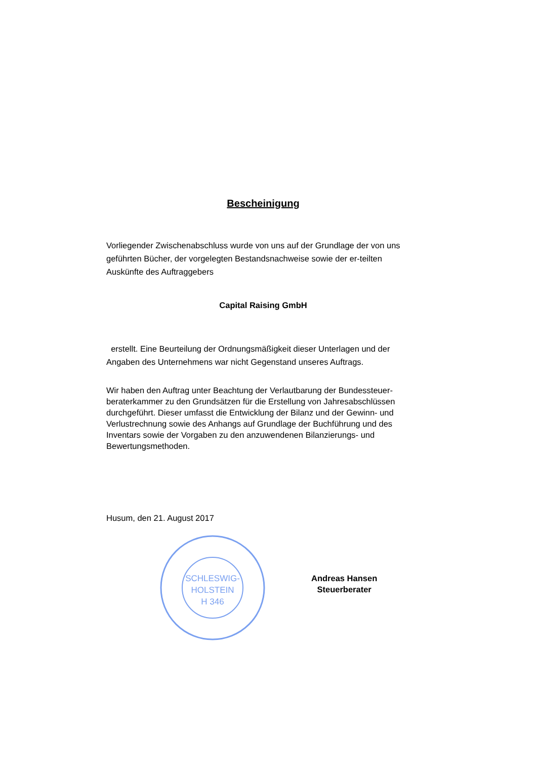Bescheinigung
Vorliegender Zwischenabschluss wurde von uns auf der Grundlage der von uns geführten Bücher, der vorgelegten Bestandsnachweise sowie der er-teilten Auskünfte des Auftraggebers
Capital Raising GmbH
erstellt. Eine Beurteilung der Ordnungsmäßigkeit dieser Unterlagen und der Angaben des Unternehmens war nicht Gegenstand unseres Auftrags.
Wir haben den Auftrag unter Beachtung der Verlautbarung der Bundessteuer-beraterkammer zu den Grundsätzen für die Erstellung von Jahresabschlüssen durchgeführt. Dieser umfasst die Entwicklung der Bilanz und der Gewinn- und Verlustrechnung sowie des Anhangs auf Grundlage der Buchführung und des Inventars sowie der Vorgaben zu den anzuwendenen Bilanzierungs- und Bewertungsmethoden.
Husum, den 21. August 2017
SCHLESWIG-
HOLSTEIN
H 346
Andreas Hansen
Steuerberater